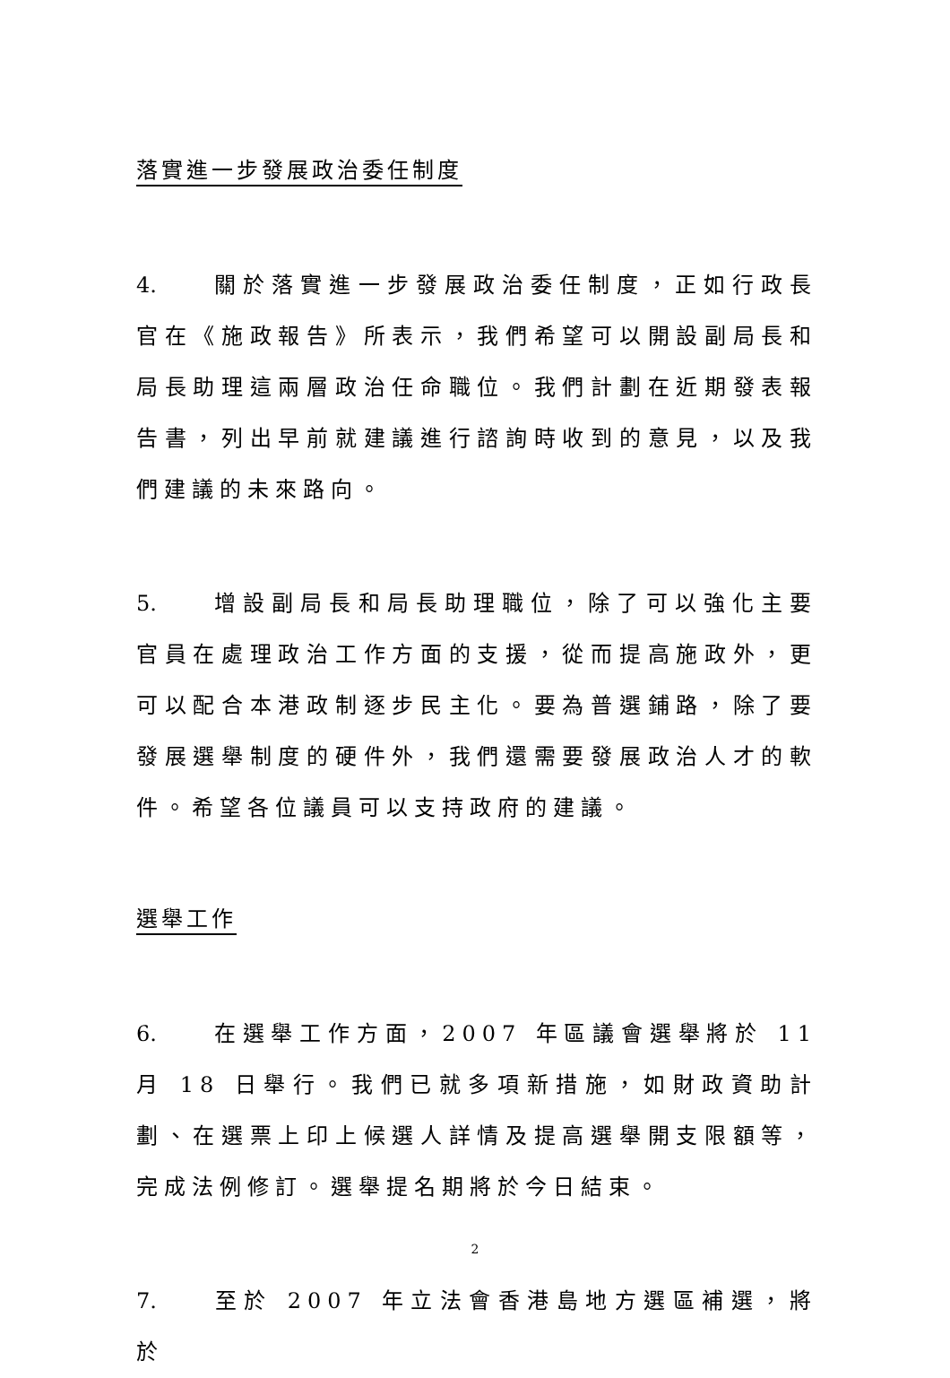落實進一步發展政治委任制度
4. 關於落實進一步發展政治委任制度，正如行政長官在《施政報告》所表示，我們希望可以開設副局長和局長助理這兩層政治任命職位。我們計劃在近期發表報告書，列出早前就建議進行諮詢時收到的意見，以及我們建議的未來路向。
5. 增設副局長和局長助理職位，除了可以強化主要官員在處理政治工作方面的支援，從而提高施政外，更可以配合本港政制逐步民主化。要為普選鋪路，除了要發展選舉制度的硬件外，我們還需要發展政治人才的軟件。希望各位議員可以支持政府的建議。
選舉工作
6. 在選舉工作方面，2007 年區議會選舉將於 11 月 18 日舉行。我們已就多項新措施，如財政資助計劃、在選票上印上候選人詳情及提高選舉開支限額等，完成法例修訂。選舉提名期將於今日結束。
7. 至於 2007 年立法會香港島地方選區補選，將於
2